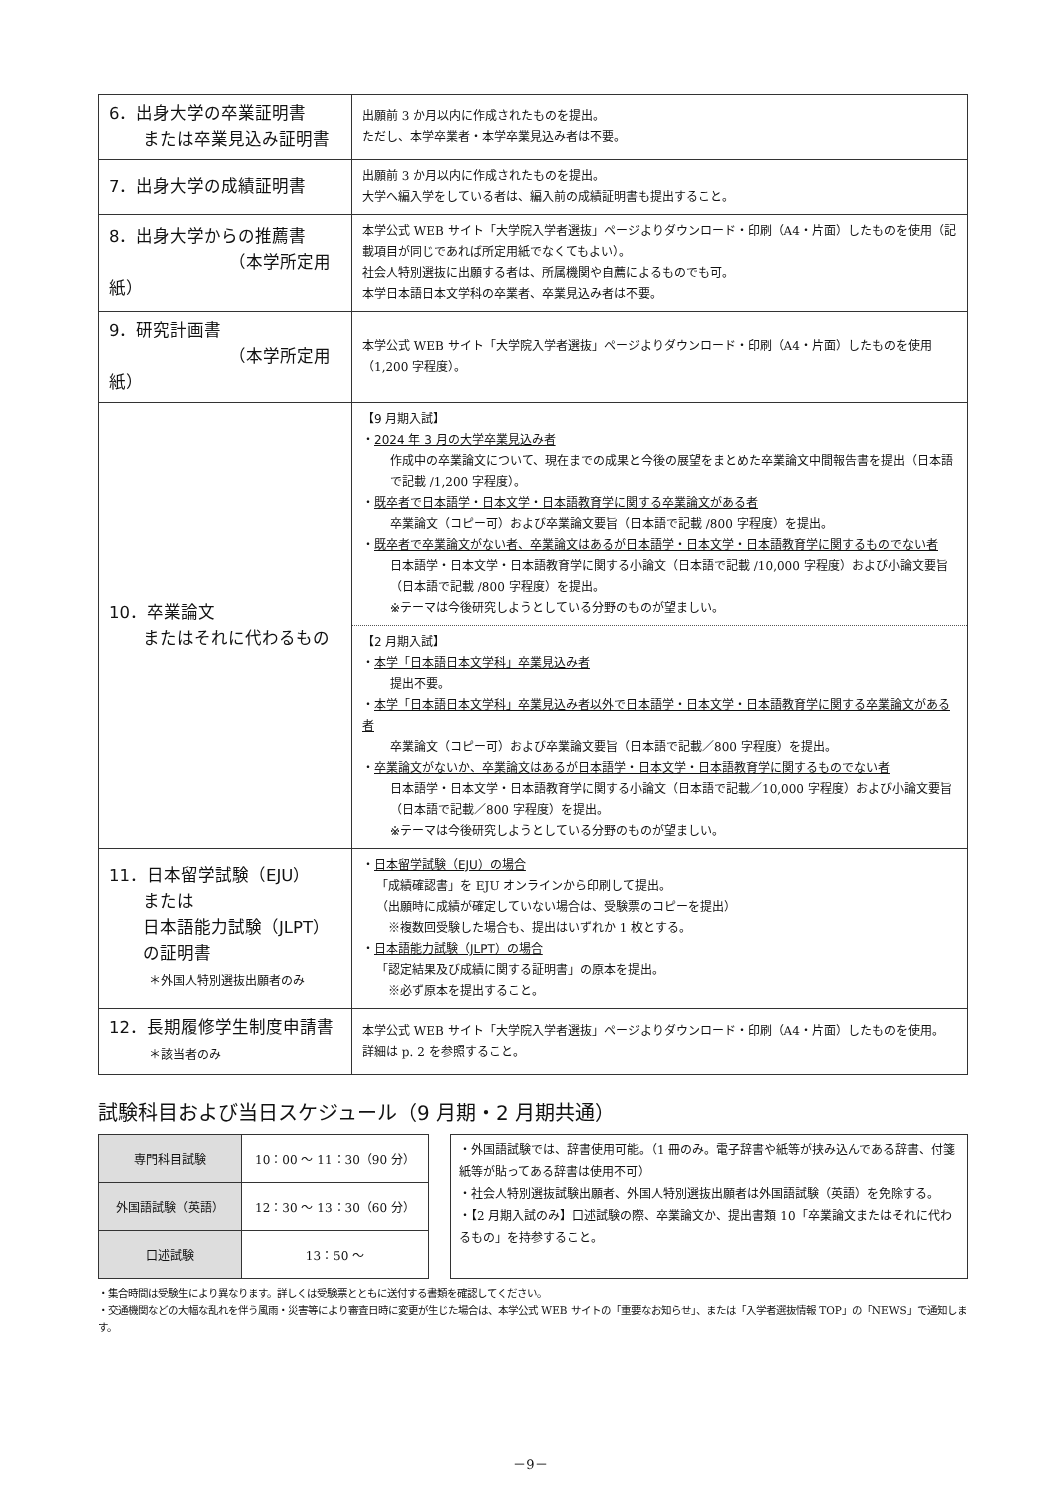| 6．出身大学の卒業証明書 または卒業見込み証明書 | 出願前 3 か月以内に作成されたものを提出。 ただし、本学卒業者・本学卒業見込み者は不要。 |
| 7．出身大学の成績証明書 | 出願前 3 か月以内に作成されたものを提出。 大学へ編入学をしている者は、編入前の成績証明書も提出すること。 |
| 8．出身大学からの推薦書 （本学所定用紙） | 本学公式 WEB サイト「大学院入学者選抜」ページよりダウンロード・印刷（A4・片面）したものを使用（記載項目が同じであれば所定用紙でなくてもよい）。 社会人特別選抜に出願する者は、所属機関や自薦によるものでも可。 本学日本語日本文学科の卒業者、卒業見込み者は不要。 |
| 9．研究計画書 （本学所定用紙） | 本学公式 WEB サイト「大学院入学者選抜」ページよりダウンロード・印刷（A4・片面）したものを使用（1,200 字程度）。 |
| 10．卒業論文 またはそれに代わるもの | 【9 月期入試】 ・ 2024 年 3 月の大学卒業見込み者 作成中の卒業論文について、現在までの成果と今後の展望をまとめた卒業論文中間報告書を提出（日本語で記載 /1,200 字程度）。 ・ 既卒者で日本語学・日本文学・日本語教育学に関する卒業論文がある者 卒業論文（コピー可）および卒業論文要旨（日本語で記載 /800 字程度）を提出。 ・ 既卒者で卒業論文がない者、卒業論文はあるが日本語学・日本文学・日本語教育学に関するものでない者 日本語学・日本文学・日本語教育学に関する小論文（日本語で記載 /10,000 字程度）および小論文要旨（日本語で記載 /800 字程度）を提出。 ※テーマは今後研究しようとしている分野のものが望ましい。 【2 月期入試】 ・ 本学「日本語日本文学科」卒業見込み者 提出不要。 ・ 本学「日本語日本文学科」卒業見込み者以外で日本語学・日本文学・日本語教育学に関する卒業論文がある者 卒業論文（コピー可）および卒業論文要旨（日本語で記載／800 字程度）を提出。 ・ 卒業論文がないか、卒業論文はあるが日本語学・日本文学・日本語教育学に関するものでない者 日本語学・日本文学・日本語教育学に関する小論文（日本語で記載／10,000 字程度）および小論文要旨（日本語で記載／800 字程度）を提出。 ※テーマは今後研究しようとしている分野のものが望ましい。 |
| 11．日本留学試験（EJU） または 日本語能力試験（JLPT） の証明書 ＊外国人特別選抜出願者のみ | ・ 日本留学試験（EJU）の場合 「成績確認書」を EJU オンラインから印刷して提出。 （出願時に成績が確定していない場合は、受験票のコピーを提出） ※複数回受験した場合も、提出はいずれか 1 枚とする。 ・ 日本語能力試験（JLPT）の場合 「認定結果及び成績に関する証明書」の原本を提出。 ※必ず原本を提出すること。 |
| 12．長期履修学生制度申請書 ＊該当者のみ | 本学公式 WEB サイト「大学院入学者選抜」ページよりダウンロード・印刷（A4・片面）したものを使用。 詳細は p. 2 を参照すること。 |
試験科目および当日スケジュール（9 月期・2 月期共通）
| 専門科目試験 | 10：00 ～ 11：30（90 分） |
| 外国語試験（英語） | 12：30 ～ 13：30（60 分） |
| 口述試験 | 13：50 ～ |
・外国語試験では、辞書使用可能。（1 冊のみ。電子辞書や紙等が挟み込んである辞書、付箋紙等が貼ってある辞書は使用不可）
・社会人特別選抜試験出願者、外国人特別選抜出願者は外国語試験（英語）を免除する。
・【2 月期入試のみ】口述試験の際、卒業論文か、提出書類 10「卒業論文またはそれに代わるもの」を持参すること。
・集合時間は受験生により異なります。詳しくは受験票とともに送付する書類を確認してください。
・交通機関などの大幅な乱れを伴う風雨・災害等により審査日時に変更が生じた場合は、本学公式 WEB サイトの「重要なお知らせ」、または「入学者選抜情報 TOP」の「NEWS」で通知します。
－9－